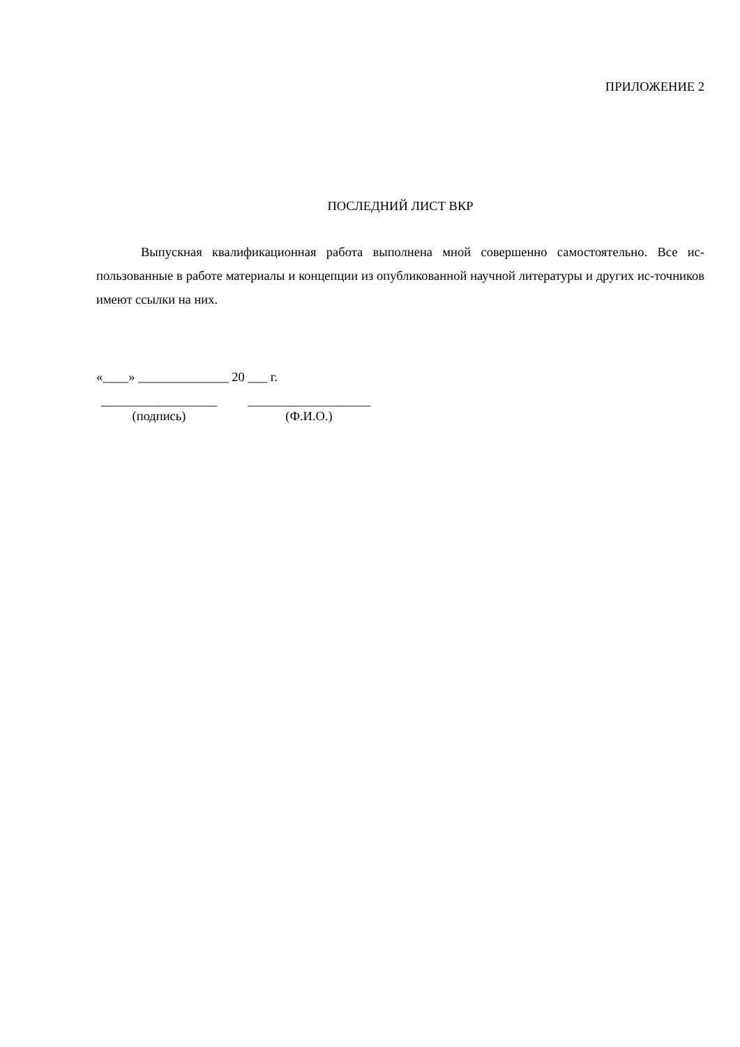ПРИЛОЖЕНИЕ 2
ПОСЛЕДНИЙ ЛИСТ ВКР
Выпускная квалификационная работа выполнена мной совершенно самостоятельно. Все ис-пользованные в работе материалы и концепции из опубликованной научной литературы и других ис-точников имеют ссылки на них.
«____» ______________ 20 ___ г.
__________________
(подпись)
___________________
(Ф.И.О.)